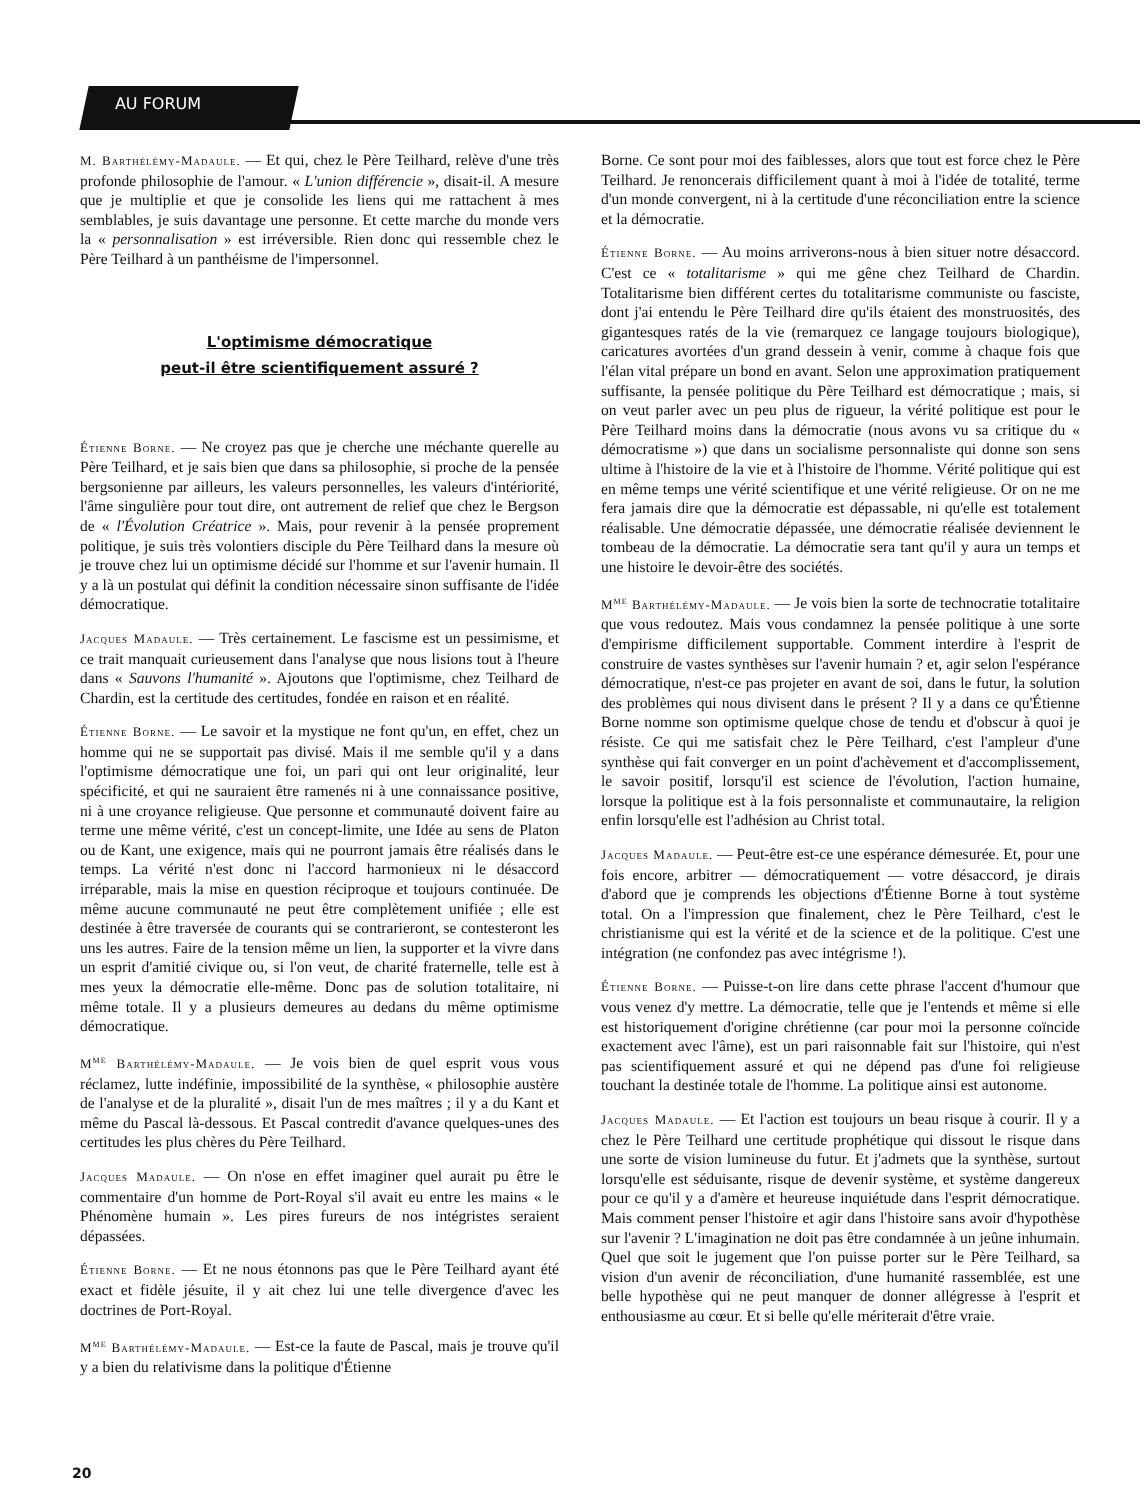AU FORUM
M. Barthélémy-Madaule. — Et qui, chez le Père Teilhard, relève d'une très profonde philosophie de l'amour. « L'union différencie », disait-il. A mesure que je multiplie et que je consolide les liens qui me rattachent à mes semblables, je suis davantage une personne. Et cette marche du monde vers la « personnalisation » est irréversible. Rien donc qui ressemble chez le Père Teilhard à un panthéisme de l'impersonnel.
L'optimisme démocratique
peut-il être scientifiquement assuré ?
Étienne Borne. — Ne croyez pas que je cherche une méchante querelle au Père Teilhard, et je sais bien que dans sa philosophie, si proche de la pensée bergsonienne par ailleurs, les valeurs personnelles, les valeurs d'intériorité, l'âme singulière pour tout dire, ont autrement de relief que chez le Bergson de « l'Évolution Créatrice ». Mais, pour revenir à la pensée proprement politique, je suis très volontiers disciple du Père Teilhard dans la mesure où je trouve chez lui un optimisme décidé sur l'homme et sur l'avenir humain. Il y a là un postulat qui définit la condition nécessaire sinon suffisante de l'idée démocratique.
Jacques Madaule. — Très certainement. Le fascisme est un pessimisme, et ce trait manquait curieusement dans l'analyse que nous lisions tout à l'heure dans « Sauvons l'humanité ». Ajoutons que l'optimisme, chez Teilhard de Chardin, est la certitude des certitudes, fondée en raison et en réalité.
Étienne Borne. — Le savoir et la mystique ne font qu'un, en effet, chez un homme qui ne se supportait pas divisé. Mais il me semble qu'il y a dans l'optimisme démocratique une foi, un pari qui ont leur originalité, leur spécificité, et qui ne sauraient être ramenés ni à une connaissance positive, ni à une croyance religieuse. Que personne et communauté doivent faire au terme une même vérité, c'est un concept-limite, une Idée au sens de Platon ou de Kant, une exigence, mais qui ne pourront jamais être réalisés dans le temps. La vérité n'est donc ni l'accord harmonieux ni le désaccord irréparable, mais la mise en question réciproque et toujours continuée. De même aucune communauté ne peut être complètement unifiée ; elle est destinée à être traversée de courants qui se contrarieront, se contesteront les uns les autres. Faire de la tension même un lien, la supporter et la vivre dans un esprit d'amitié civique ou, si l'on veut, de charité fraternelle, telle est à mes yeux la démocratie elle-même. Donc pas de solution totalitaire, ni même totale. Il y a plusieurs demeures au dedans du même optimisme démocratique.
M<sup>me</sup> Barthélémy-Madaule. — Je vois bien de quel esprit vous vous réclamez, lutte indéfinie, impossibilité de la synthèse, « philosophie austère de l'analyse et de la pluralité », disait l'un de mes maîtres ; il y a du Kant et même du Pascal là-dessous. Et Pascal contredit d'avance quelques-unes des certitudes les plus chères du Père Teilhard.
Jacques Madaule. — On n'ose en effet imaginer quel aurait pu être le commentaire d'un homme de Port-Royal s'il avait eu entre les mains « le Phénomène humain ». Les pires fureurs de nos intégristes seraient dépassées.
Étienne Borne. — Et ne nous étonnons pas que le Père Teilhard ayant été exact et fidèle jésuite, il y ait chez lui une telle divergence d'avec les doctrines de Port-Royal.
M<sup>me</sup> Barthélémy-Madaule. — Est-ce la faute de Pascal, mais je trouve qu'il y a bien du relativisme dans la politique d'Étienne
Borne. Ce sont pour moi des faiblesses, alors que tout est force chez le Père Teilhard. Je renoncerais difficilement quant à moi à l'idée de totalité, terme d'un monde convergent, ni à la certitude d'une réconciliation entre la science et la démocratie.
Étienne Borne. — Au moins arriverons-nous à bien situer notre désaccord. C'est ce « totalitarisme » qui me gêne chez Teilhard de Chardin. Totalitarisme bien différent certes du totalitarisme communiste ou fasciste, dont j'ai entendu le Père Teilhard dire qu'ils étaient des monstruosités, des gigantesques ratés de la vie (remarquez ce langage toujours biologique), caricatures avortées d'un grand dessein à venir, comme à chaque fois que l'élan vital prépare un bond en avant. Selon une approximation pratiquement suffisante, la pensée politique du Père Teilhard est démocratique ; mais, si on veut parler avec un peu plus de rigueur, la vérité politique est pour le Père Teilhard moins dans la démocratie (nous avons vu sa critique du « démocratisme ») que dans un socialisme personnaliste qui donne son sens ultime à l'histoire de la vie et à l'histoire de l'homme. Vérité politique qui est en même temps une vérité scientifique et une vérité religieuse. Or on ne me fera jamais dire que la démocratie est dépassable, ni qu'elle est totalement réalisable. Une démocratie dépassée, une démocratie réalisée deviennent le tombeau de la démocratie. La démocratie sera tant qu'il y aura un temps et une histoire le devoir-être des sociétés.
M<sup>me</sup> Barthélémy-Madaule. — Je vois bien la sorte de technocratie totalitaire que vous redoutez. Mais vous condamnez la pensée politique à une sorte d'empirisme difficilement supportable. Comment interdire à l'esprit de construire de vastes synthèses sur l'avenir humain ? et, agir selon l'espérance démocratique, n'est-ce pas projeter en avant de soi, dans le futur, la solution des problèmes qui nous divisent dans le présent ? Il y a dans ce qu'Étienne Borne nomme son optimisme quelque chose de tendu et d'obscur à quoi je résiste. Ce qui me satisfait chez le Père Teilhard, c'est l'ampleur d'une synthèse qui fait converger en un point d'achèvement et d'accomplissement, le savoir positif, lorsqu'il est science de l'évolution, l'action humaine, lorsque la politique est à la fois personnaliste et communautaire, la religion enfin lorsqu'elle est l'adhésion au Christ total.
Jacques Madaule. — Peut-être est-ce une espérance démesurée. Et, pour une fois encore, arbitrer — démocratiquement — votre désaccord, je dirais d'abord que je comprends les objections d'Étienne Borne à tout système total. On a l'impression que finalement, chez le Père Teilhard, c'est le christianisme qui est la vérité et de la science et de la politique. C'est une intégration (ne confondez pas avec intégrisme !).
Étienne Borne. — Puisse-t-on lire dans cette phrase l'accent d'humour que vous venez d'y mettre. La démocratie, telle que je l'entends et même si elle est historiquement d'origine chrétienne (car pour moi la personne coïncide exactement avec l'âme), est un pari raisonnable fait sur l'histoire, qui n'est pas scientifiquement assuré et qui ne dépend pas d'une foi religieuse touchant la destinée totale de l'homme. La politique ainsi est autonome.
Jacques Madaule. — Et l'action est toujours un beau risque à courir. Il y a chez le Père Teilhard une certitude prophétique qui dissout le risque dans une sorte de vision lumineuse du futur. Et j'admets que la synthèse, surtout lorsqu'elle est séduisante, risque de devenir système, et système dangereux pour ce qu'il y a d'amère et heureuse inquiétude dans l'esprit démocratique. Mais comment penser l'histoire et agir dans l'histoire sans avoir d'hypothèse sur l'avenir ? L'imagination ne doit pas être condamnée à un jeûne inhumain. Quel que soit le jugement que l'on puisse porter sur le Père Teilhard, sa vision d'un avenir de réconciliation, d'une humanité rassemblée, est une belle hypothèse qui ne peut manquer de donner allégresse à l'esprit et enthousiasme au cœur. Et si belle qu'elle mériterait d'être vraie.
20